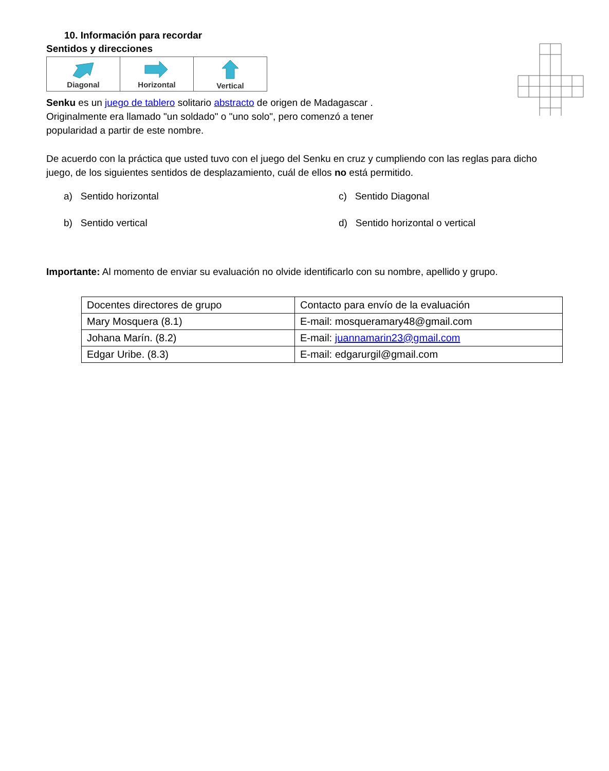10. Información para recordar
Sentidos y direcciones
| Diagonal | Horizontal | Vertical |
Senku es un juego de tablero solitario abstracto de origen de Madagascar .
Originalmente era llamado "un soldado" o "uno solo", pero comenzó a tener
popularidad a partir de este nombre.
De acuerdo con la práctica que usted tuvo con el juego del Senku en cruz y cumpliendo con las reglas para dicho juego, de los siguientes sentidos de desplazamiento, cuál de ellos no está permitido.
a) Sentido horizontal
c) Sentido Diagonal
b) Sentido vertical
d) Sentido horizontal o vertical
Importante: Al momento de enviar su evaluación no olvide identificarlo con su nombre, apellido y grupo.
| Docentes directores de grupo | Contacto para envío de la evaluación |
| Mary Mosquera (8.1) | E-mail: mosqueramary48@gmail.com |
| Johana Marín. (8.2) | E-mail: juannamarin23@gmail.com |
| Edgar Uribe. (8.3) | E-mail: edgarurgil@gmail.com |